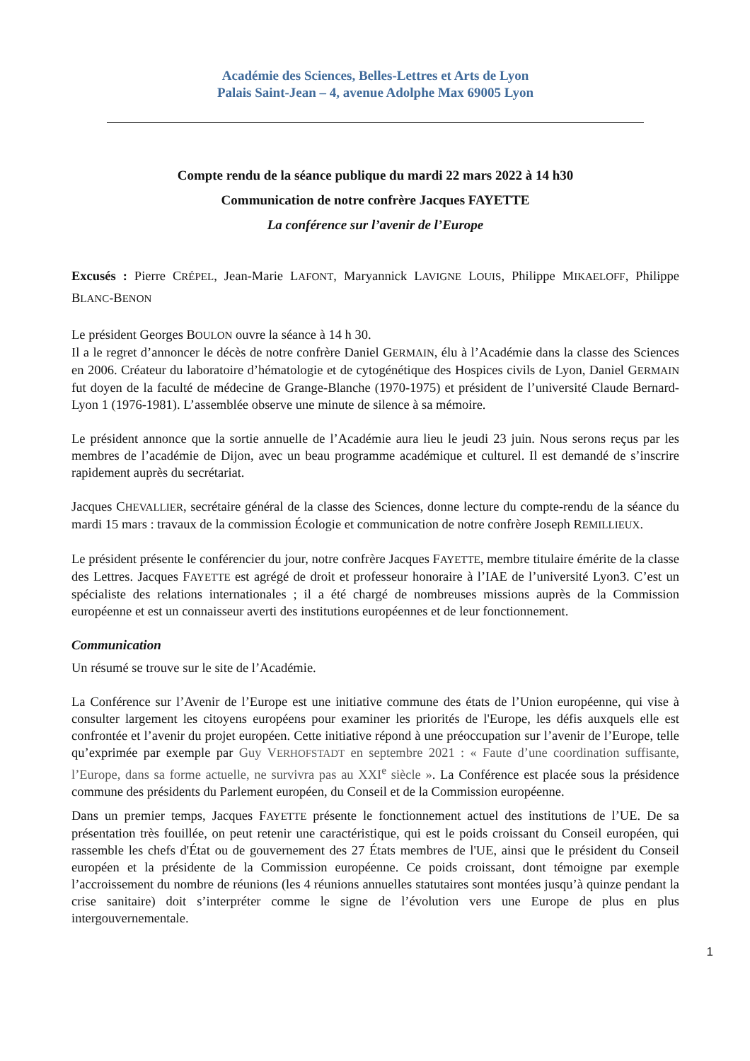Académie des Sciences, Belles-Lettres et Arts de Lyon
Palais Saint-Jean – 4, avenue Adolphe Max 69005 Lyon
Compte rendu de la séance publique du mardi 22 mars 2022 à 14 h30
Communication de notre confrère Jacques FAYETTE
La conférence sur l’avenir de l’Europe
Excusés : Pierre CRÉPEL, Jean-Marie LAFONT, Maryannick LAVIGNE LOUIS, Philippe MIKAELOFF, Philippe BLANC-BENON
Le président Georges BOULON ouvre la séance à 14 h 30.
Il a le regret d’annoncer le décès de notre confrère Daniel GERMAIN, élu à l’Académie dans la classe des Sciences en 2006. Créateur du laboratoire d’hématologie et de cytogénétique des Hospices civils de Lyon, Daniel GERMAIN fut doyen de la faculté de médecine de Grange-Blanche (1970-1975) et président de l’université Claude Bernard-Lyon 1 (1976-1981). L’assemblée observe une minute de silence à sa mémoire.
Le président annonce que la sortie annuelle de l’Académie aura lieu le jeudi 23 juin. Nous serons reçus par les membres de l’académie de Dijon, avec un beau programme académique et culturel. Il est demandé de s’inscrire rapidement auprès du secrétariat.
Jacques CHEVALLIER, secrétaire général de la classe des Sciences, donne lecture du compte-rendu de la séance du mardi 15 mars : travaux de la commission Écologie et communication de notre confrère Joseph REMILLIEUX.
Le président présente le conférencier du jour, notre confrère Jacques FAYETTE, membre titulaire émérite de la classe des Lettres. Jacques FAYETTE est agrégé de droit et professeur honoraire à l’IAE de l’université Lyon3. C’est un spécialiste des relations internationales ; il a été chargé de nombreuses missions auprès de la Commission européenne et est un connaisseur averti des institutions européennes et de leur fonctionnement.
Communication
Un résumé se trouve sur le site de l’Académie.
La Conférence sur l’Avenir de l’Europe est une initiative commune des états de l’Union européenne, qui vise à consulter largement les citoyens européens pour examiner les priorités de l'Europe, les défis auxquels elle est confrontée et l’avenir du projet européen. Cette initiative répond à une préoccupation sur l’avenir de l’Europe, telle qu’exprimée par exemple par Guy VERHOFSTADT en septembre 2021 : « Faute d’une coordination suffisante, l’Europe, dans sa forme actuelle, ne survivra pas au XXI<sup>e</sup> siècle ». La Conférence est placée sous la présidence commune des présidents du Parlement européen, du Conseil et de la Commission européenne.
Dans un premier temps, Jacques FAYETTE présente le fonctionnement actuel des institutions de l’UE. De sa présentation très fouillée, on peut retenir une caractéristique, qui est le poids croissant du Conseil européen, qui rassemble les chefs d'État ou de gouvernement des 27 États membres de l'UE, ainsi que le président du Conseil européen et la présidente de la Commission européenne. Ce poids croissant, dont témoigne par exemple l’accroissement du nombre de réunions (les 4 réunions annuelles statutaires sont montées jusqu’à quinze pendant la crise sanitaire) doit s’interpréter comme le signe de l’évolution vers une Europe de plus en plus intergouvernementale.
1